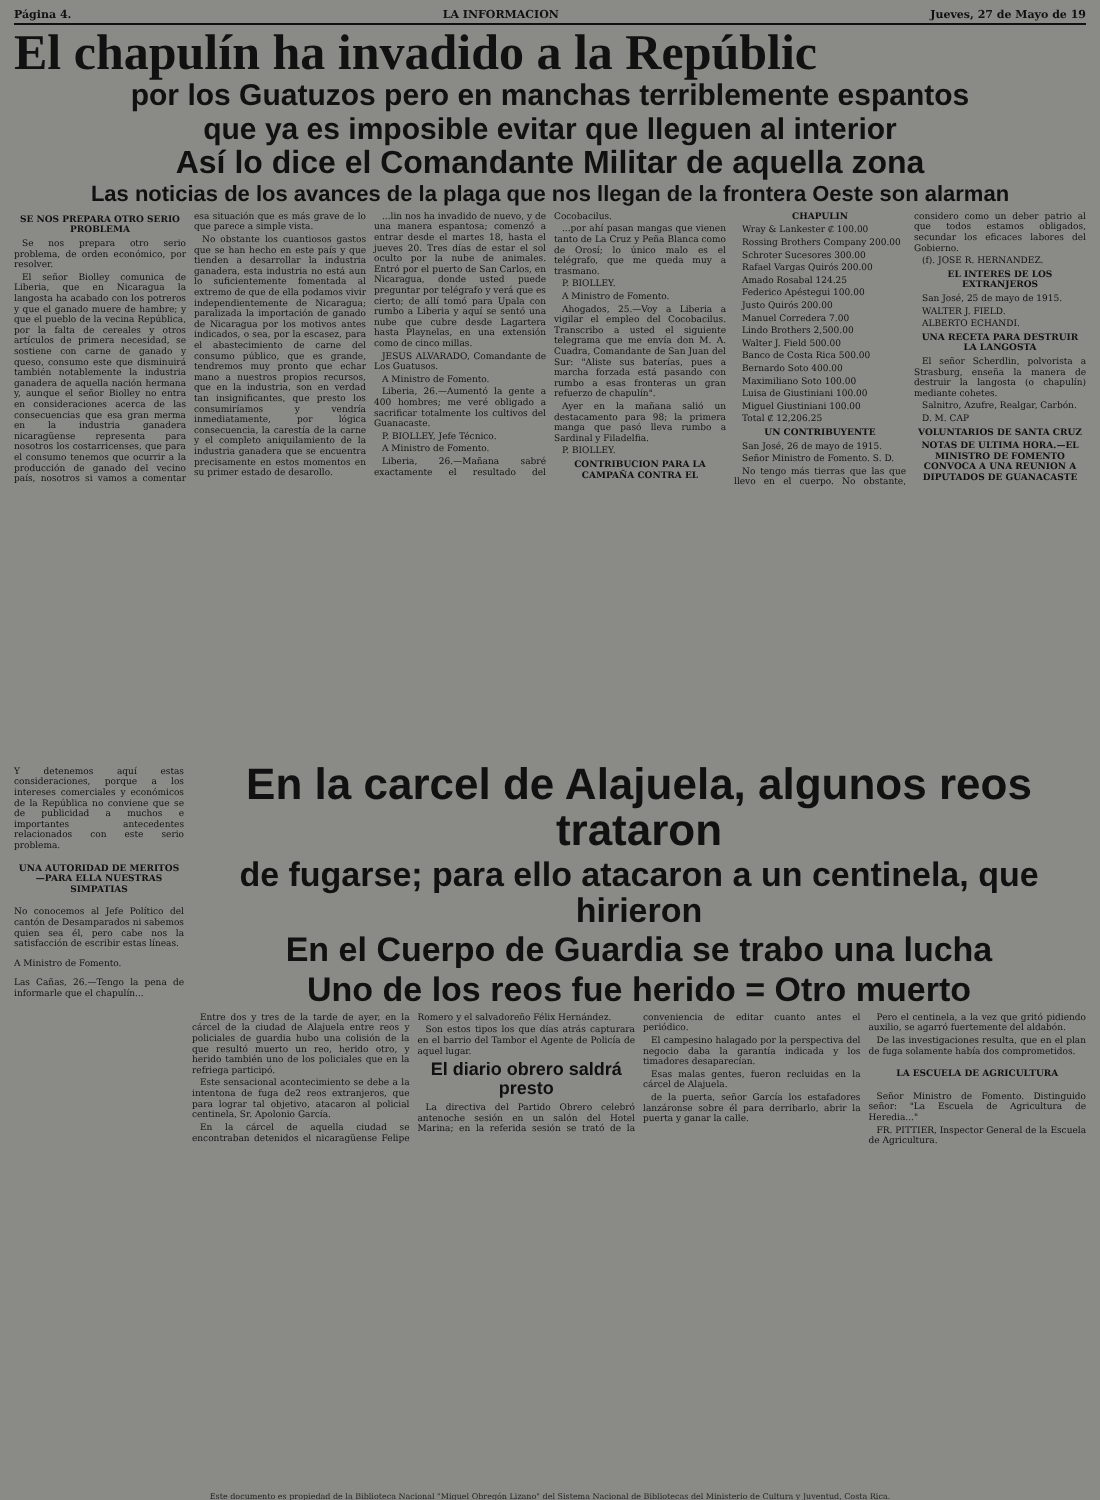Página 4. LA INFORMACION Jueves, 27 de Mayo de 19
El chapulín ha invadido a la Repúblic
por los Guatuzos pero en manchas terriblemente espantos
que ya es imposible evitar que lleguen al interior
Así lo dice el Comandante Militar de aquella zona
Las noticias de los avances de la plaga que nos llegan de la frontera Oeste son alarman
SE NOS PREPARA OTRO SERIO PROBLEMA
Se nos prepara otro serio problema, de orden económico, por resolver.
El señor Biolley comunica de Liberia, que en Nicaragua la langosta ha acabado con los potreros y que el ganado muere de hambre; y que el pueblo de la vecina República, por la falta de cereales y otros artículos de primera necesidad, se sostiene con carne de ganado y queso, consumo este que disminuirá también notablemente la industria ganadera de aquella nación hermana y, aunque el señor Biolley no entra en consideraciones acerca de las consecuencias que esa gran merma en la industria ganadera nicaragüense representa para nosotros los costarricenses, que para el consumo tenemos que ocurrir a la producción de ganado del vecino país, nosotros si vamos a comentar esa situación que es más grave de lo que parece a simple vista.
No obstante los cuantiosos gastos que se han hecho en este país y que tienden a desarrollar la industria ganadera, esta industria no está aun lo suficientemente fomentada al extremo de que de ella podamos vivir independientemente de Nicaragua; paralizada la importación de ganado de Nicaragua por los motivos antes indicados, o sea, por la escasez, para el abastecimiento de carne del consumo público, que es grande, tendremos muy pronto que echar mano a nuestros propios recursos, que en la industria, son en verdad tan insignificantes, que presto los consumiríamos y vendría inmediatamente, por lógica consecuencia, la carestía de la carne y el completo aniquilamiento de la industria ganadera que se encuentra precisamente en estos momentos en su primer estado de desarollo.
...lin nos ha invadido de nuevo, y de una manera espantosa; comenzó a entrar desde el martes 18, hasta el jueves 20. Tres días de estar el sol oculto por la nube de animales. Entró por el puerto de San Carlos, en Nicaragua, donde usted puede preguntar por telégrafo y verá que es cierto; de allí tomó para Upala con rumbo a Liberia y aquí se sentó una nube que cubre desde Lagartera hasta Playnelas, en una extensión como de cinco millas.
JESUS ALVARADO, Comandante de Los Guatusos.
A Ministro de Fomento.
Liberia, 26.—Aumentó la gente a 400 hombres; me veré obligado a sacrificar totalmente los cultivos del Guanacaste.
P. BIOLLEY, Jefe Técnico.
A Ministro de Fomento.
Liberia, 26.—Mañana sabré exactamente el resultado del Cocobacilus.
...por ahí pasan mangas que vienen tanto de La Cruz y Peña Blanca como de Orosí; lo único malo es el telégrafo, que me queda muy a trasmano.
P. BIOLLEY.
A Ministro de Fomento.
Ahogados, 25.—Voy a Liberia a vigilar el empleo del Cocobacilus. Transcribo a usted el siguiente telegrama que me envía don M. A. Cuadra, Comandante de San Juan del Sur: "Aliste sus baterías, pues a marcha forzada está pasando con rumbo a esas fronteras un gran refuerzo de chapulín".
Ayer en la mañana salió un destacamento para 98; la primera manga que pasó lleva rumbo a Sardinal y Filadelfia.
P. BIOLLEY.
CONTRIBUCION PARA LA CAMPAÑA CONTRA EL CHAPULIN
Wray & Lankester ₡ 100.00
Rossing Brothers Company 200.00
Schroter Sucesores 300.00
Rafael Vargas Quirós 200.00
Amado Rosabal 124.25
Federico Apéstegui 100.00
Justo Quirós 200.00
Manuel Corredera 7.00
Lindo Brothers 2,500.00
Walter J. Field 500.00
Banco de Costa Rica 500.00
Bernardo Soto 400.00
Maximiliano Soto 100.00
Luisa de Giustiniani 100.00
Miguel Giustiniani 100.00
Total ₡ 12,206.25
UN CONTRIBUYENTE
San José, 26 de mayo de 1915.
Señor Ministro de Fomento. S. D.
No tengo más tierras que las que llevo en el cuerpo. No obstante, considero como un deber patrio al que todos estamos obligados, secundar los eficaces labores del Gobierno.
(f). JOSE R. HERNANDEZ.
EL INTERES DE LOS EXTRANJEROS
San José, 25 de mayo de 1915.
WALTER J. FIELD.
ALBERTO ECHANDI.
UNA RECETA PARA DESTRUIR LA LANGOSTA
El señor Scherdlin, polvorista a Strasburg, enseña la manera de destruir la langosta (o chapulín) mediante cohetes.
Salnitro, Azufre, Realgar, Carbón.
D. M. CAP
VOLUNTARIOS DE SANTA CRUZ
NOTAS DE ULTIMA HORA.—EL MINISTRO DE FOMENTO CONVOCA A UNA REUNION A DIPUTADOS DE GUANACASTE
Y detenemos aquí estas consideraciones, porque a los intereses comerciales y económicos de la República no conviene que se de publicidad a muchos e importantes antecedentes relacionados con este serio problema.
UNA AUTORIDAD DE MERITOS —PARA ELLA NUESTRAS SIMPATIAS
No conocemos al Jefe Político del cantón de Desamparados ni sabemos quien sea él, pero cabe nos la satisfacción de escribir estas líneas.
A Ministro de Fomento.
Las Cañas, 26.—Tengo la pena de informarle que el chapulín...
En la carcel de Alajuela, algunos reos trataron
de fugarse; para ello atacaron a un centinela, que hirieron
En el Cuerpo de Guardia se trabo una lucha
Uno de los reos fue herido = Otro muerto
Entre dos y tres de la tarde de ayer, en la cárcel de la ciudad de Alajuela entre reos y policiales de guardia hubo una colisión de la que resultó muerto un reo, herido otro, y herido también uno de los policiales que en la refriega participó.
Este sensacional acontecimiento se debe a la intentona de fuga de2 reos extranjeros, que para lograr tal objetivo, atacaron al policial centinela, Sr. Apolonio García.
En la cárcel de aquella ciudad se encontraban detenidos el nicaragüense Felipe Romero y el salvadoreño Félix Hernández.
Son estos tipos los que días atrás capturara en el barrio del Tambor el Agente de Policía de aquel lugar.
El diario obrero saldrá presto
La directiva del Partido Obrero celebró antenoche sesión en un salón del Hotel Marina; en la referida sesión se trató de la conveniencia de editar cuanto antes el periódico.
El campesino halagado por la perspectiva del negocio daba la garantía indicada y los timadores desaparecían.
Esas malas gentes, fueron recluidas en la cárcel de Alajuela.
de la puerta, señor García los estafadores lanzáronse sobre él para derribarlo, abrir la puerta y ganar la calle.
Pero el centinela, a la vez que gritó pidiendo auxilio, se agarró fuertemente del aldabón.
De las investigaciones resulta, que en el plan de fuga solamente había dos comprometidos.
LA ESCUELA DE AGRICULTURA
Señor Ministro de Fomento. Distinguido señor: "La Escuela de Agricultura de Heredia..."
FR. PITTIER, Inspector General de la Escuela de Agricultura.
Este documento es propiedad de la Biblioteca Nacional "Miguel Obregón Lizano" del Sistema Nacional de Bibliotecas del Ministerio de Cultura y Juventud, Costa Rica.